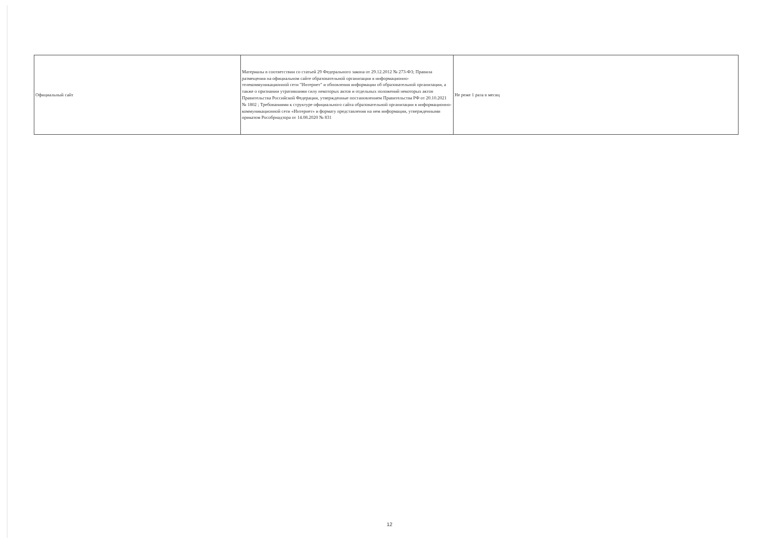| Официальный сайт | Материалы в соответствии со статьей 29 Федерального закона от 29.12.2012 № 273-ФЗ; Правила размещения на официальном сайте образовательной организации в информационно-телекоммуникационной сети "Интернет" и обновления информации об образовательной организации, а также о признании утратившими силу некоторых актов и отдельных положений некоторых актов Правительства Российской Федерации, утвержденные постановлением Правительства РФ от 20.10.2021 № 1802 ; Требованиями к структуре официального сайта образовательной организации в информационно-коммуникационной сети «Интернет» и формату представления на нем информации, утвержденными приказом Рособрнадзора от 14.08.2020 № 831 | Не реже 1 раза в месяц |
12